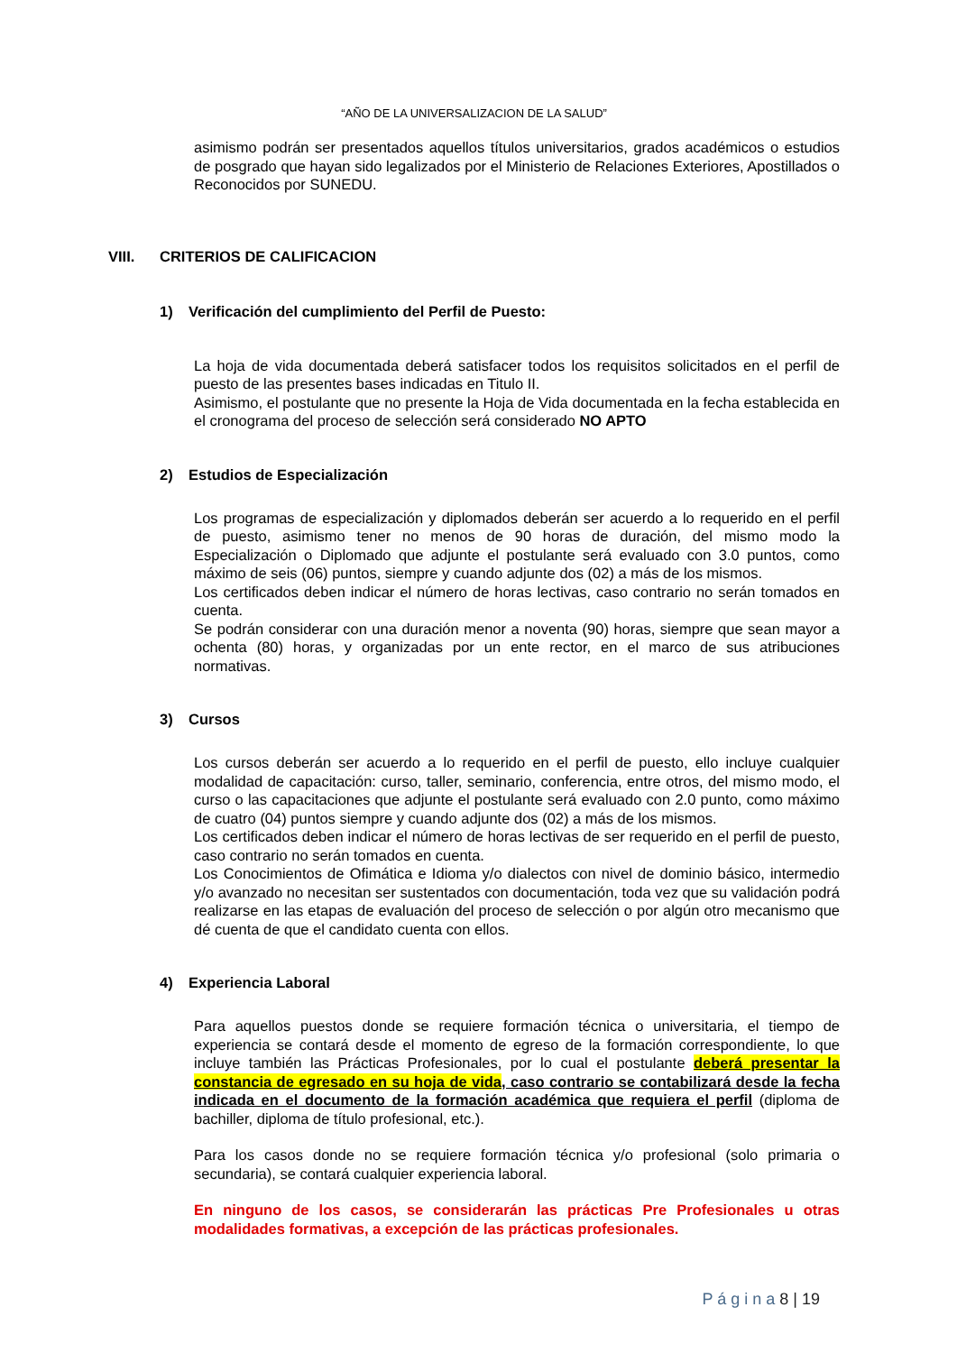“AÑO DE LA UNIVERSALIZACION DE LA SALUD”
asimismo podrán ser presentados aquellos títulos universitarios, grados académicos o estudios de posgrado que hayan sido legalizados por el Ministerio de Relaciones Exteriores, Apostillados o Reconocidos por SUNEDU.
VIII. CRITERIOS DE CALIFICACION
1) Verificación del cumplimiento del Perfil de Puesto:
La hoja de vida documentada deberá satisfacer todos los requisitos solicitados en el perfil de puesto de las presentes bases indicadas en Titulo II.
Asimismo, el postulante que no presente la Hoja de Vida documentada en la fecha establecida en el cronograma del proceso de selección será considerado NO APTO
2) Estudios de Especialización
Los programas de especialización y diplomados deberán ser acuerdo a lo requerido en el perfil de puesto, asimismo tener no menos de 90 horas de duración, del mismo modo la Especialización o Diplomado que adjunte el postulante será evaluado con 3.0 puntos, como máximo de seis (06) puntos, siempre y cuando adjunte dos (02) a más de los mismos.
Los certificados deben indicar el número de horas lectivas, caso contrario no serán tomados en cuenta.
Se podrán considerar con una duración menor a noventa (90) horas, siempre que sean mayor a ochenta (80) horas, y organizadas por un ente rector, en el marco de sus atribuciones normativas.
3) Cursos
Los cursos deberán ser acuerdo a lo requerido en el perfil de puesto, ello incluye cualquier modalidad de capacitación: curso, taller, seminario, conferencia, entre otros, del mismo modo, el curso o las capacitaciones que adjunte el postulante será evaluado con 2.0 punto, como máximo de cuatro (04) puntos siempre y cuando adjunte dos (02) a más de los mismos.
Los certificados deben indicar el número de horas lectivas de ser requerido en el perfil de puesto, caso contrario no serán tomados en cuenta.
Los Conocimientos de Ofimática e Idioma y/o dialectos con nivel de dominio básico, intermedio y/o avanzado no necesitan ser sustentados con documentación, toda vez que su validación podrá realizarse en las etapas de evaluación del proceso de selección o por algún otro mecanismo que dé cuenta de que el candidato cuenta con ellos.
4) Experiencia Laboral
Para aquellos puestos donde se requiere formación técnica o universitaria, el tiempo de experiencia se contará desde el momento de egreso de la formación correspondiente, lo que incluye también las Prácticas Profesionales, por lo cual el postulante deberá presentar la constancia de egresado en su hoja de vida, caso contrario se contabilizará desde la fecha indicada en el documento de la formación académica que requiera el perfil (diploma de bachiller, diploma de título profesional, etc.).
Para los casos donde no se requiere formación técnica y/o profesional (solo primaria o secundaria), se contará cualquier experiencia laboral.
En ninguno de los casos, se considerarán las prácticas Pre Profesionales u otras modalidades formativas, a excepción de las prácticas profesionales.
P á g i n a 8 | 19